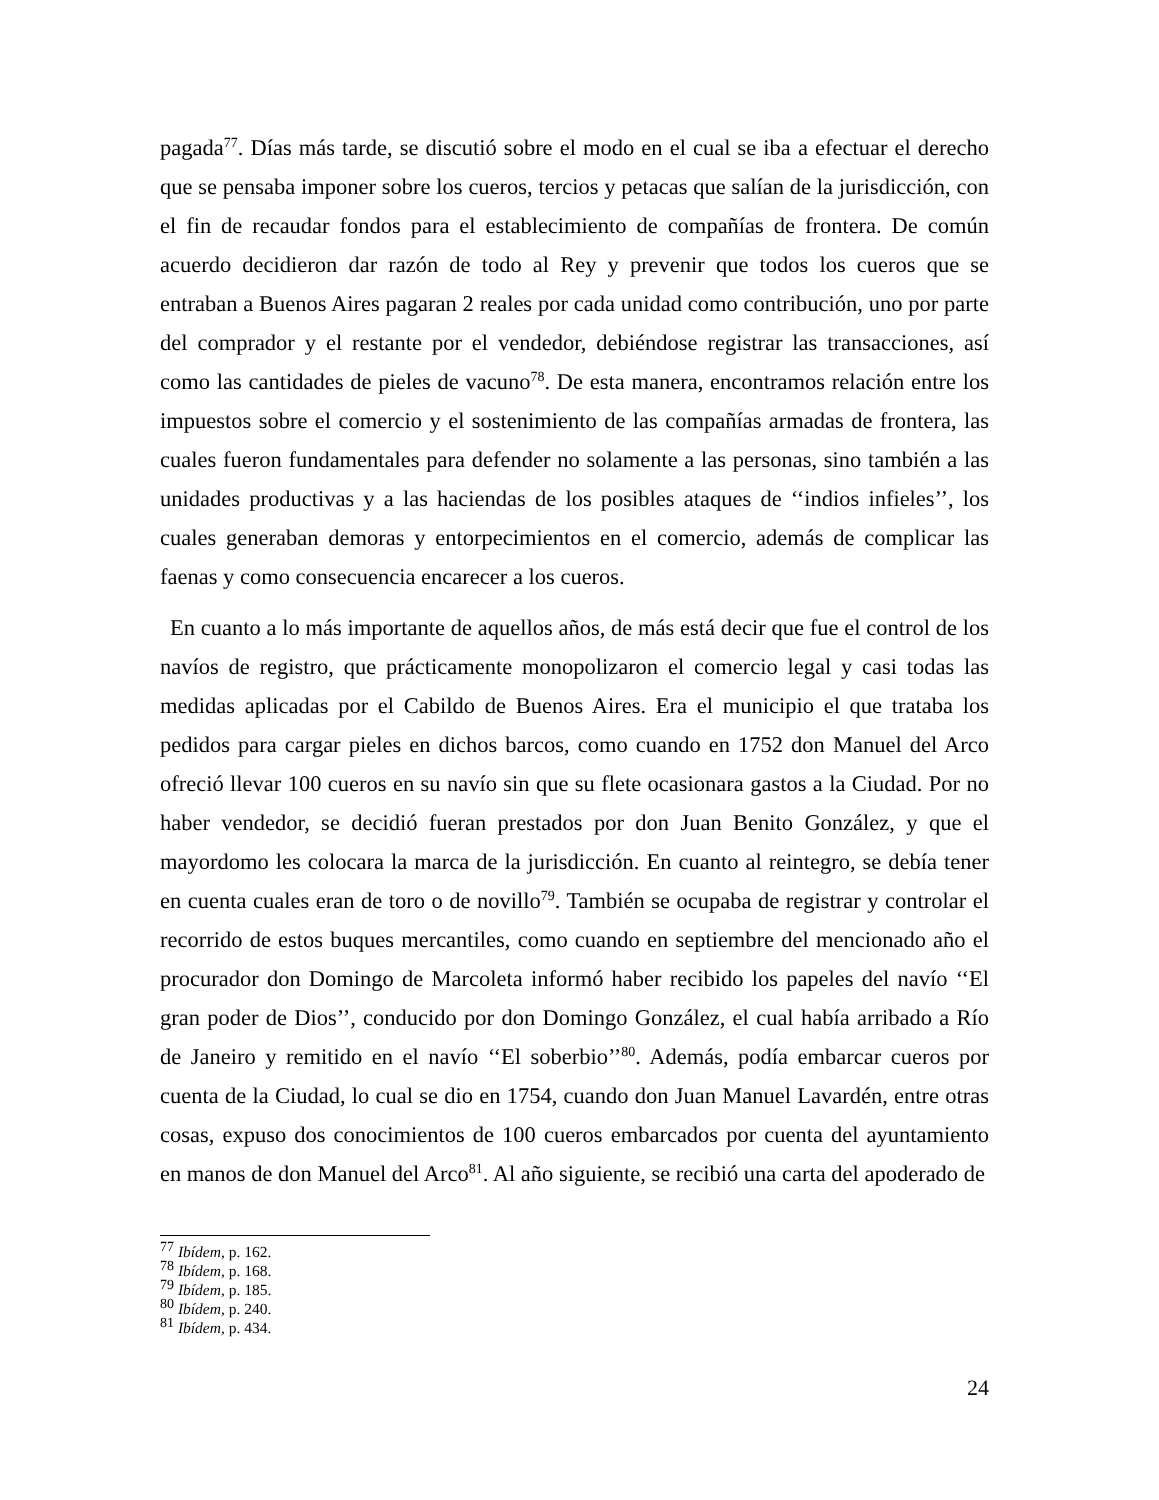pagada<sup>77</sup>. Días más tarde, se discutió sobre el modo en el cual se iba a efectuar el derecho que se pensaba imponer sobre los cueros, tercios y petacas que salían de la jurisdicción, con el fin de recaudar fondos para el establecimiento de compañías de frontera. De común acuerdo decidieron dar razón de todo al Rey y prevenir que todos los cueros que se entraban a Buenos Aires pagaran 2 reales por cada unidad como contribución, uno por parte del comprador y el restante por el vendedor, debiéndose registrar las transacciones, así como las cantidades de pieles de vacuno<sup>78</sup>. De esta manera, encontramos relación entre los impuestos sobre el comercio y el sostenimiento de las compañías armadas de frontera, las cuales fueron fundamentales para defender no solamente a las personas, sino también a las unidades productivas y a las haciendas de los posibles ataques de ‘‘indios infieles’’, los cuales generaban demoras y entorpecimientos en el comercio, además de complicar las faenas y como consecuencia encarecer a los cueros.
En cuanto a lo más importante de aquellos años, de más está decir que fue el control de los navíos de registro, que prácticamente monopolizaron el comercio legal y casi todas las medidas aplicadas por el Cabildo de Buenos Aires. Era el municipio el que trataba los pedidos para cargar pieles en dichos barcos, como cuando en 1752 don Manuel del Arco ofreció llevar 100 cueros en su navío sin que su flete ocasionara gastos a la Ciudad. Por no haber vendedor, se decidió fueran prestados por don Juan Benito González, y que el mayordomo les colocara la marca de la jurisdicción. En cuanto al reintegro, se debía tener en cuenta cuales eran de toro o de novillo<sup>79</sup>. También se ocupaba de registrar y controlar el recorrido de estos buques mercantiles, como cuando en septiembre del mencionado año el procurador don Domingo de Marcoleta informó haber recibido los papeles del navío ‘‘El gran poder de Dios’’, conducido por don Domingo González, el cual había arribado a Río de Janeiro y remitido en el navío ‘‘El soberbio’’<sup>80</sup>. Además, podía embarcar cueros por cuenta de la Ciudad, lo cual se dio en 1754, cuando don Juan Manuel Lavardén, entre otras cosas, expuso dos conocimientos de 100 cueros embarcados por cuenta del ayuntamiento en manos de don Manuel del Arco<sup>81</sup>. Al año siguiente, se recibió una carta del apoderado de
<sup>77</sup> Ibídem, p. 162.
<sup>78</sup> Ibídem, p. 168.
<sup>79</sup> Ibídem, p. 185.
<sup>80</sup> Ibídem, p. 240.
<sup>81</sup> Ibídem, p. 434.
24